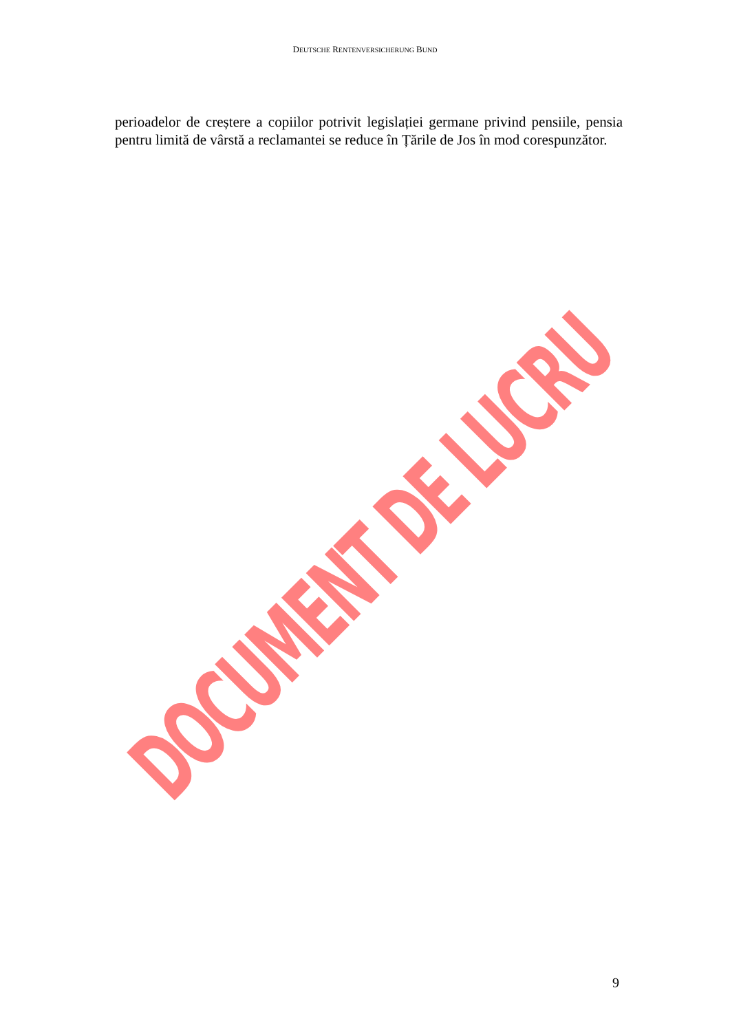DEUTSCHE RENTENVERSICHERUNG BUND
perioadelor de creștere a copiilor potrivit legislației germane privind pensiile, pensia pentru limită de vârstă a reclamantei se reduce în Țările de Jos în mod corespunzător.
DOCUMENT DE LUCRU
9